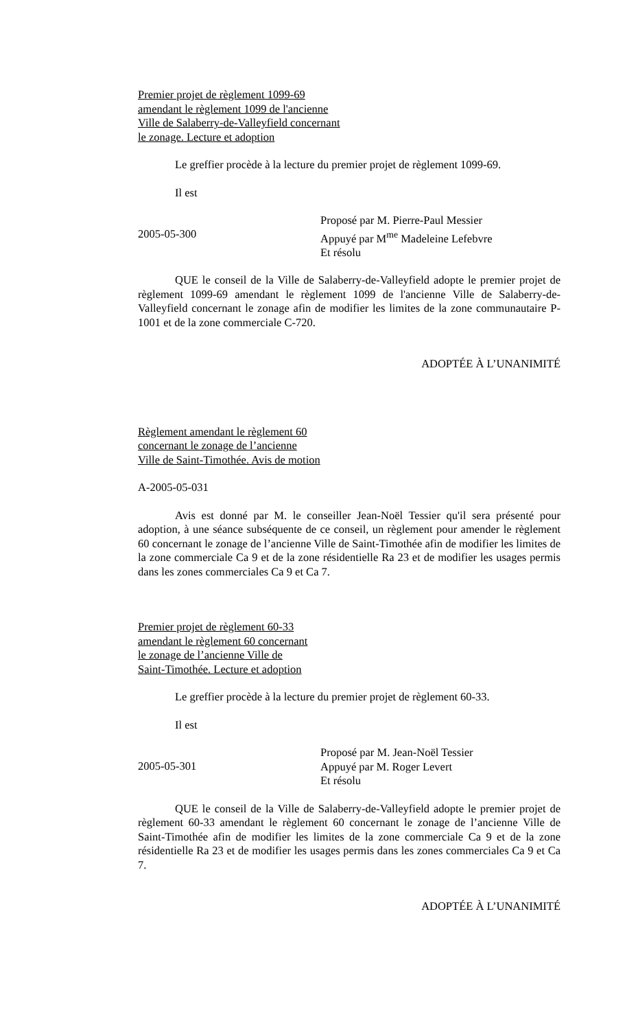Premier projet de règlement 1099-69
amendant le règlement 1099 de l'ancienne
Ville de Salaberry-de-Valleyfield concernant
le zonage. Lecture et adoption
Le greffier procède à la lecture du premier projet de règlement 1099-69.
Il est
2005-05-300
Proposé par M. Pierre-Paul Messier
Appuyé par M<sup>me</sup> Madeleine Lefebvre
Et résolu
QUE le conseil de la Ville de Salaberry-de-Valleyfield adopte le premier projet de règlement 1099-69 amendant le règlement 1099 de l'ancienne Ville de Salaberry-de-Valleyfield concernant le zonage afin de modifier les limites de la zone communautaire P-1001 et de la zone commerciale C-720.
ADOPTÉE À L’UNANIMITÉ
Règlement amendant le règlement 60
concernant le zonage de l’ancienne
Ville de Saint-Timothée. Avis de motion
A-2005-05-031
Avis est donné par M. le conseiller Jean-Noël Tessier qu'il sera présenté pour adoption, à une séance subséquente de ce conseil, un règlement pour amender le règlement 60 concernant le zonage de l’ancienne Ville de Saint-Timothée afin de modifier les limites de la zone commerciale Ca 9 et de la zone résidentielle Ra 23 et de modifier les usages permis dans les zones commerciales Ca 9 et Ca 7.
Premier projet de règlement 60-33
amendant le règlement 60 concernant
le zonage de l’ancienne Ville de
Saint-Timothée. Lecture et adoption
Le greffier procède à la lecture du premier projet de règlement 60-33.
Il est
2005-05-301
Proposé par M. Jean-Noël Tessier
Appuyé par M. Roger Levert
Et résolu
QUE le conseil de la Ville de Salaberry-de-Valleyfield adopte le premier projet de règlement 60-33 amendant le règlement 60 concernant le zonage de l’ancienne Ville de Saint-Timothée afin de modifier les limites de la zone commerciale Ca 9 et de la zone résidentielle Ra 23 et de modifier les usages permis dans les zones commerciales Ca 9 et Ca 7.
ADOPTÉE À L’UNANIMITÉ